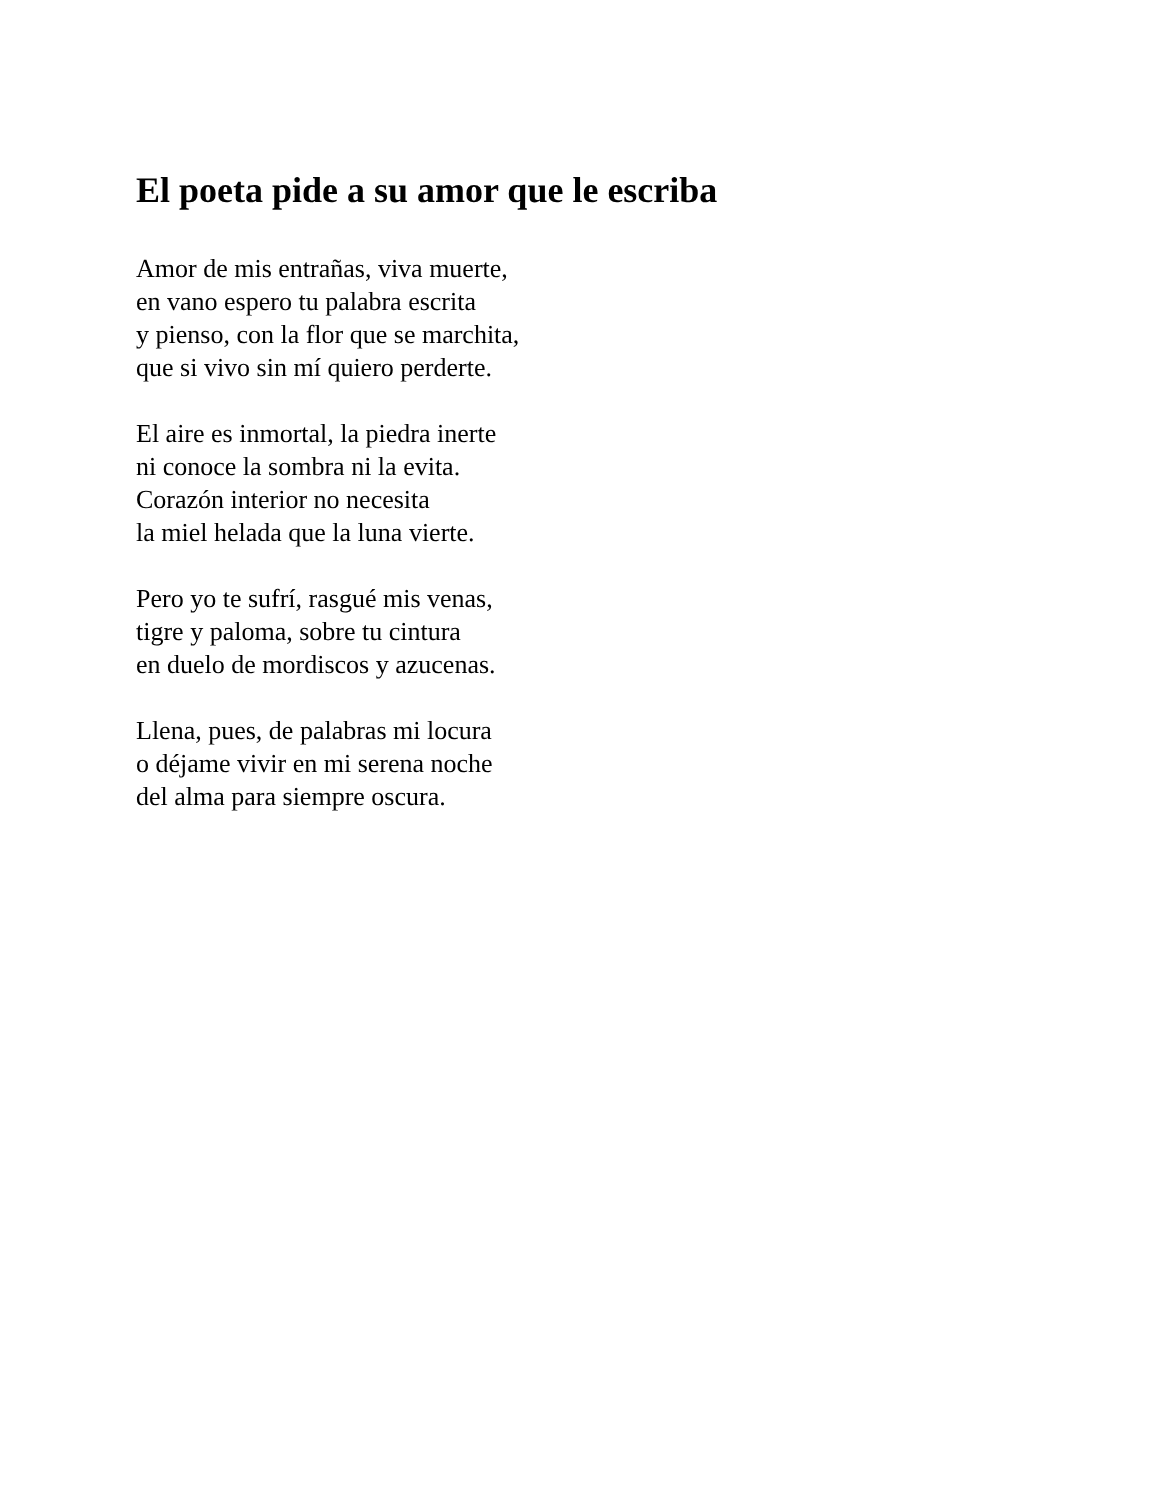El poeta pide a su amor que le escriba
Amor de mis entrañas, viva muerte,
en vano espero tu palabra escrita
y pienso, con la flor que se marchita,
que si vivo sin mí quiero perderte.
El aire es inmortal, la piedra inerte
ni conoce la sombra ni la evita.
Corazón interior no necesita
la miel helada que la luna vierte.
Pero yo te sufrí, rasgué mis venas,
tigre y paloma, sobre tu cintura
en duelo de mordiscos y azucenas.
Llena, pues, de palabras mi locura
o déjame vivir en mi serena noche
del alma para siempre oscura.